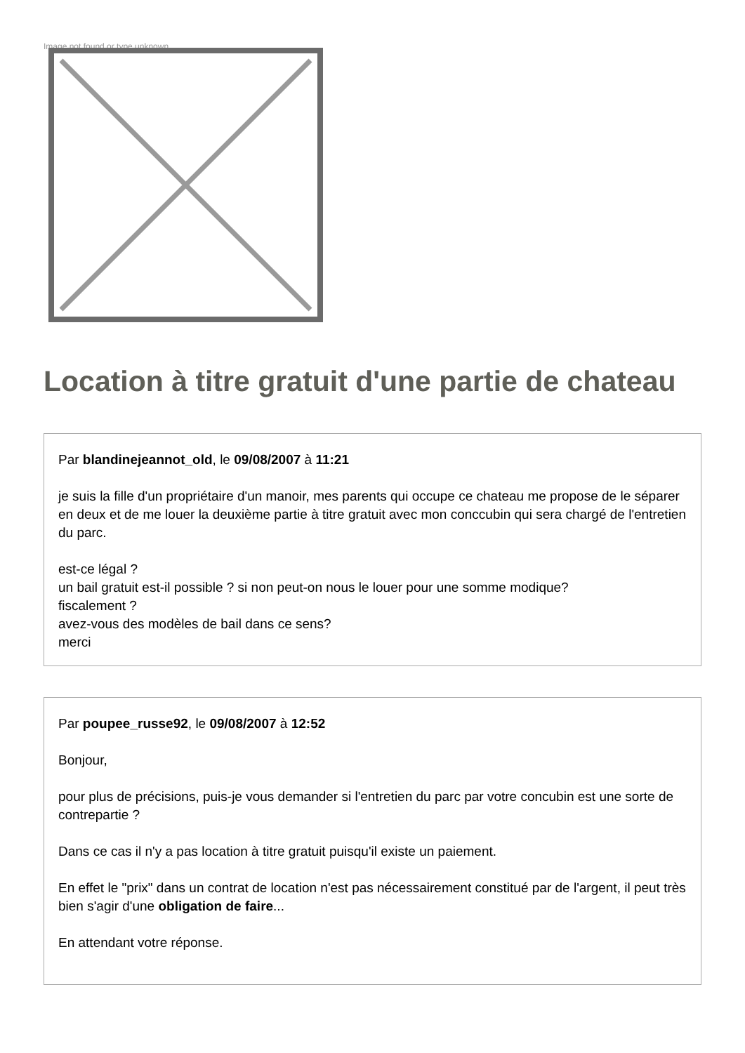Image not found or type unknown
Location à titre gratuit d'une partie de chateau
Par blandinejeannot_old, le 09/08/2007 à 11:21
je suis la fille d'un propriétaire d'un manoir, mes parents qui occupe ce chateau me propose de le séparer en deux et de me louer la deuxième partie à titre gratuit avec mon conccubin qui sera chargé de l'entretien du parc.
est-ce légal ?
un bail gratuit est-il possible ? si non peut-on nous le louer pour une somme modique?
fiscalement ?
avez-vous des modèles de bail dans ce sens?
merci
Par poupee_russe92, le 09/08/2007 à 12:52
Bonjour,
pour plus de précisions, puis-je vous demander si l'entretien du parc par votre concubin est une sorte de contrepartie ?
Dans ce cas il n'y a pas location à titre gratuit puisqu'il existe un paiement.
En effet le "prix" dans un contrat de location n'est pas nécessairement constitué par de l'argent, il peut très bien s'agir d'une obligation de faire...
En attendant votre réponse.